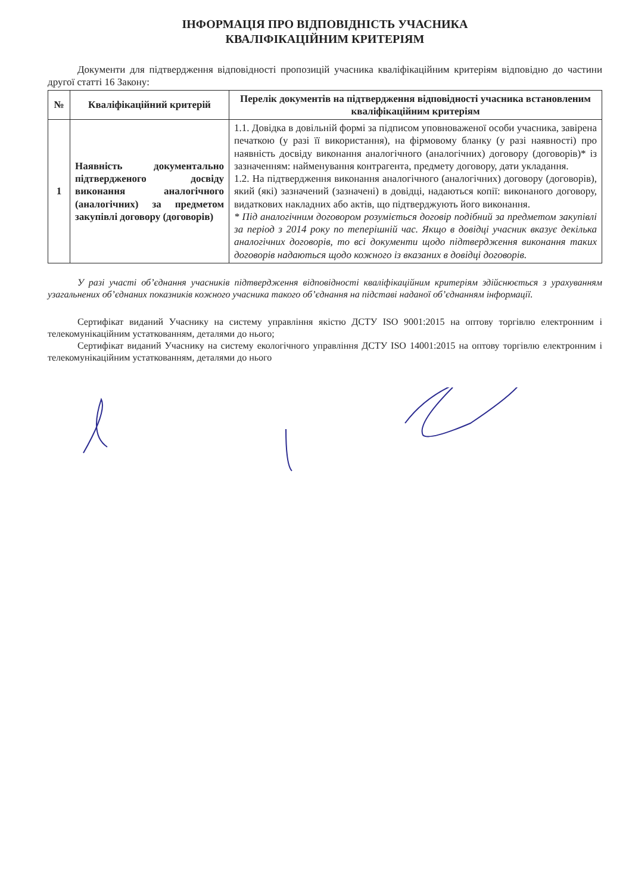ІНФОРМАЦІЯ ПРО ВІДПОВІДНІСТЬ УЧАСНИКА
КВАЛІФІКАЦІЙНИМ КРИТЕРІЯМ
Документи для підтвердження відповідності пропозицій учасника кваліфікаційним критеріям відповідно до частини другої статті 16 Закону:
| № | Кваліфікаційний критерій | Перелік документів на підтвердження відповідності учасника встановленим кваліфікаційним критеріям |
| --- | --- | --- |
| 1 | Наявність документально підтвердженого досвіду виконання аналогічного (аналогічних) за предметом закупівлі договору (договорів) | 1.1. Довідка в довільній формі за підписом уповноваженої особи учасника, завірена печаткою (у разі її використання), на фірмовому бланку (у разі наявності) про наявність досвіду виконання аналогічного (аналогічних) договору (договорів)* із зазначенням: найменування контрагента, предмету договору, дати укладання. 1.2. На підтвердження виконання аналогічного (аналогічних) договору (договорів), який (які) зазначений (зазначені) в довідці, надаються копії: виконаного договору, видаткових накладних або актів, що підтверджують його виконання. * Під аналогічним договором розуміється договір подібний за предметом закупівлі за період з 2014 року по теперішній час. Якщо в довідці учасник вказує декілька аналогічних договорів, то всі документи щодо підтвердження виконання таких договорів надаються щодо кожного із вказаних в довідці договорів. |
У разі участі об’єднання учасників підтвердження відповідності кваліфікаційним критеріям здійснюється з урахуванням узагальнених об’єднаних показників кожного учасника такого об’єднання на підставі наданої об’єднанням інформації.
Сертифікат виданий Учаснику на систему управління якістю ДСТУ ISO 9001:2015 на оптову торгівлю електронним і телекомунікаційним устаткованням, деталями до нього;
Сертифікат виданий Учаснику на систему екологічного управління ДСТУ ISO 14001:2015 на оптову торгівлю електронним і телекомунікаційним устаткованням, деталями до нього